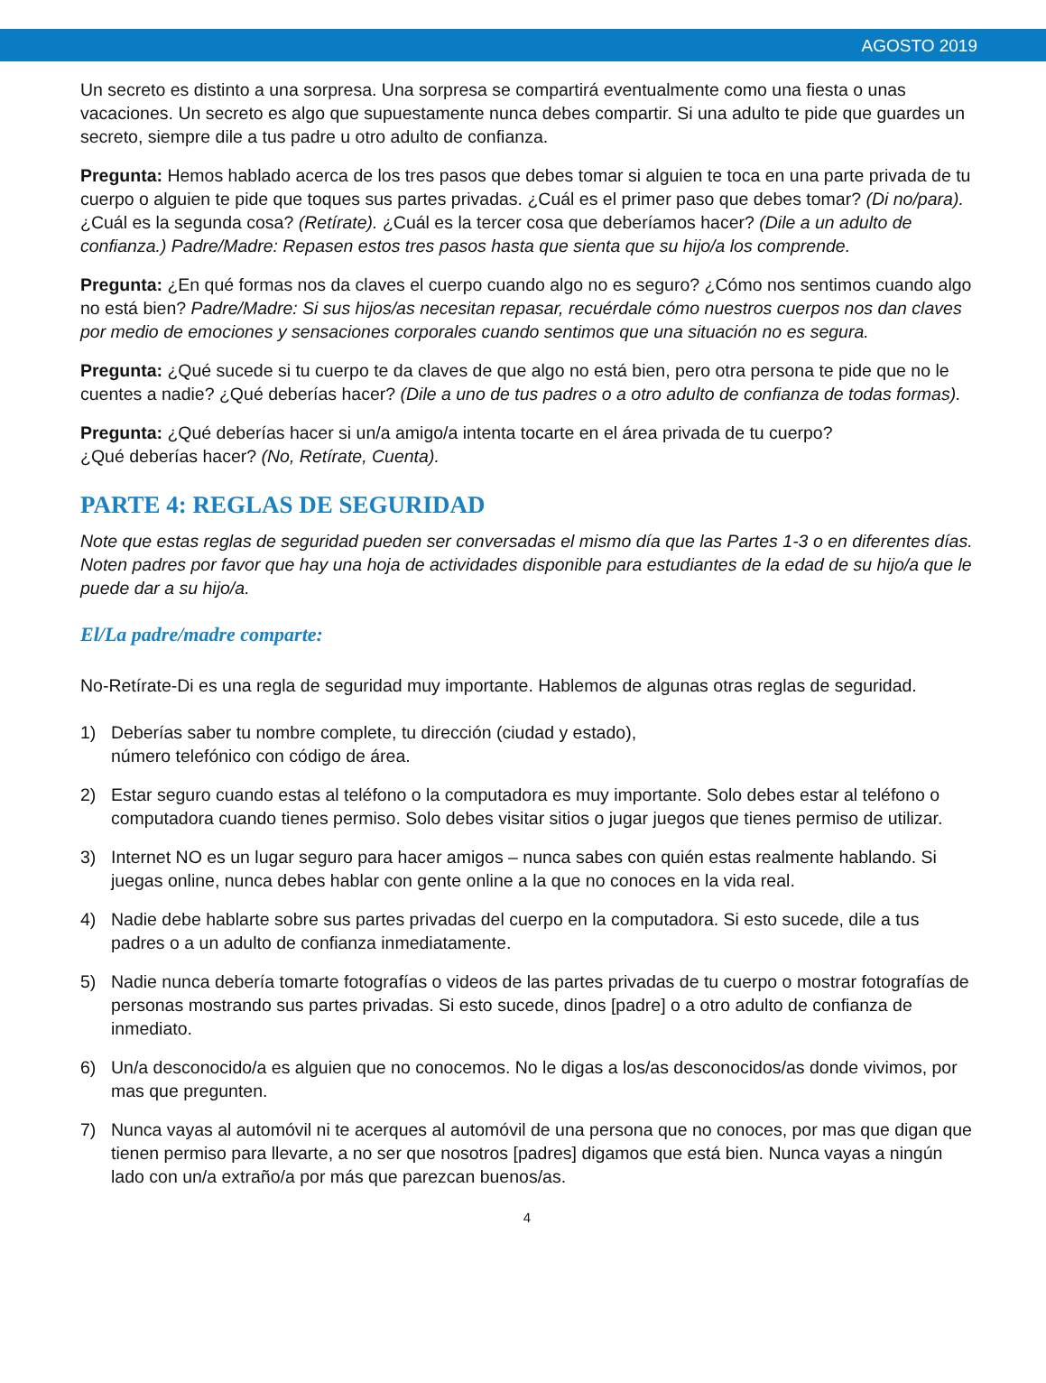AGOSTO 2019
Un secreto es distinto a una sorpresa. Una sorpresa se compartirá eventualmente como una fiesta o unas vacaciones. Un secreto es algo que supuestamente nunca debes compartir. Si una adulto te pide que guardes un secreto, siempre dile a tus padre u otro adulto de confianza.
Pregunta: Hemos hablado acerca de los tres pasos que debes tomar si alguien te toca en una parte privada de tu cuerpo o alguien te pide que toques sus partes privadas. ¿Cuál es el primer paso que debes tomar? (Di no/para). ¿Cuál es la segunda cosa? (Retírate). ¿Cuál es la tercer cosa que deberíamos hacer? (Dile a un adulto de confianza.) Padre/Madre: Repasen estos tres pasos hasta que sienta que su hijo/a los comprende.
Pregunta: ¿En qué formas nos da claves el cuerpo cuando algo no es seguro? ¿Cómo nos sentimos cuando algo no está bien? Padre/Madre: Si sus hijos/as necesitan repasar, recuérdale cómo nuestros cuerpos nos dan claves por medio de emociones y sensaciones corporales cuando sentimos que una situación no es segura.
Pregunta: ¿Qué sucede si tu cuerpo te da claves de que algo no está bien, pero otra persona te pide que no le cuentes a nadie? ¿Qué deberías hacer? (Dile a uno de tus padres o a otro adulto de confianza de todas formas).
Pregunta: ¿Qué deberías hacer si un/a amigo/a intenta tocarte en el área privada de tu cuerpo?
¿Qué deberías hacer? (No, Retírate, Cuenta).
PARTE 4: REGLAS DE SEGURIDAD
Note que estas reglas de seguridad pueden ser conversadas el mismo día que las Partes 1-3 o en diferentes días. Noten padres por favor que hay una hoja de actividades disponible para estudiantes de la edad de su hijo/a que le puede dar a su hijo/a.
El/La padre/madre comparte:
No-Retírate-Di es una regla de seguridad muy importante. Hablemos de algunas otras reglas de seguridad.
1) Deberías saber tu nombre complete, tu dirección (ciudad y estado),
número telefónico con código de área.
2) Estar seguro cuando estas al teléfono o la computadora es muy importante. Solo debes estar al teléfono o computadora cuando tienes permiso. Solo debes visitar sitios o jugar juegos que tienes permiso de utilizar.
3) Internet NO es un lugar seguro para hacer amigos – nunca sabes con quién estas realmente hablando. Si juegas online, nunca debes hablar con gente online a la que no conoces en la vida real.
4) Nadie debe hablarte sobre sus partes privadas del cuerpo en la computadora. Si esto sucede, dile a tus padres o a un adulto de confianza inmediatamente.
5) Nadie nunca debería tomarte fotografías o videos de las partes privadas de tu cuerpo o mostrar fotografías de personas mostrando sus partes privadas. Si esto sucede, dinos [padre] o a otro adulto de confianza de inmediato.
6) Un/a desconocido/a es alguien que no conocemos. No le digas a los/as desconocidos/as donde vivimos, por mas que pregunten.
7) Nunca vayas al automóvil ni te acerques al automóvil de una persona que no conoces, por mas que digan que tienen permiso para llevarte, a no ser que nosotros [padres] digamos que está bien. Nunca vayas a ningún lado con un/a extraño/a por más que parezcan buenos/as.
4